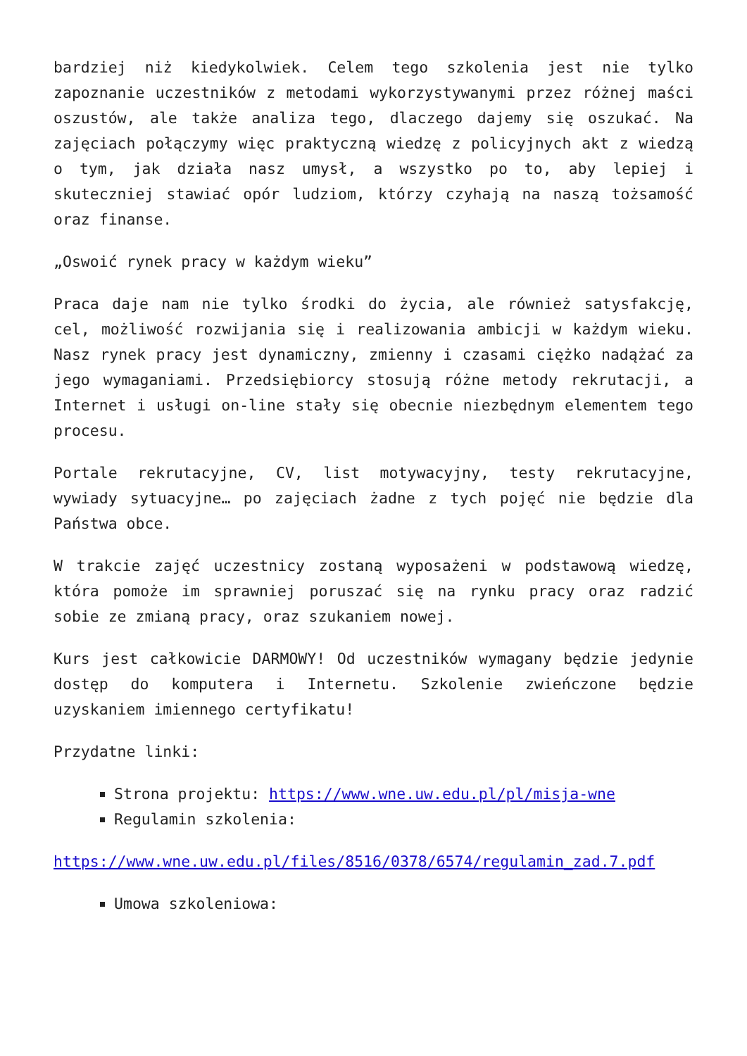bardziej niż kiedykolwiek. Celem tego szkolenia jest nie tylko zapoznanie uczestników z metodami wykorzystywanymi przez różnej maści oszustów, ale także analiza tego, dlaczego dajemy się oszukać. Na zajęciach połączymy więc praktyczną wiedzę z policyjnych akt z wiedzą o tym, jak działa nasz umysł, a wszystko po to, aby lepiej i skuteczniej stawiać opór ludziom, którzy czyhają na naszą tożsamość oraz finanse.
„Oswoić rynek pracy w każdym wieku”
Praca daje nam nie tylko środki do życia, ale również satysfakcję, cel, możliwość rozwijania się i realizowania ambicji w każdym wieku. Nasz rynek pracy jest dynamiczny, zmienny i czasami ciężko nadążać za jego wymaganiami. Przedsiębiorcy stosują różne metody rekrutacji, a Internet i usługi on-line stały się obecnie niezbędnym elementem tego procesu.
Portale rekrutacyjne, CV, list motywacyjny, testy rekrutacyjne, wywiady sytuacyjne… po zajęciach żadne z tych pojęć nie będzie dla Państwa obce.
W trakcie zajęć uczestnicy zostaną wyposażeni w podstawową wiedzę, która pomoże im sprawniej poruszać się na rynku pracy oraz radzić sobie ze zmianą pracy, oraz szukaniem nowej.
Kurs jest całkowicie DARMOWY! Od uczestników wymagany będzie jedynie dostęp do komputera i Internetu. Szkolenie zwieńczone będzie uzyskaniem imiennego certyfikatu!
Przydatne linki:
Strona projektu: https://www.wne.uw.edu.pl/pl/misja-wne
Regulamin szkolenia:
https://www.wne.uw.edu.pl/files/8516/0378/6574/regulamin_zad.7.pdf
Umowa szkoleniowa: